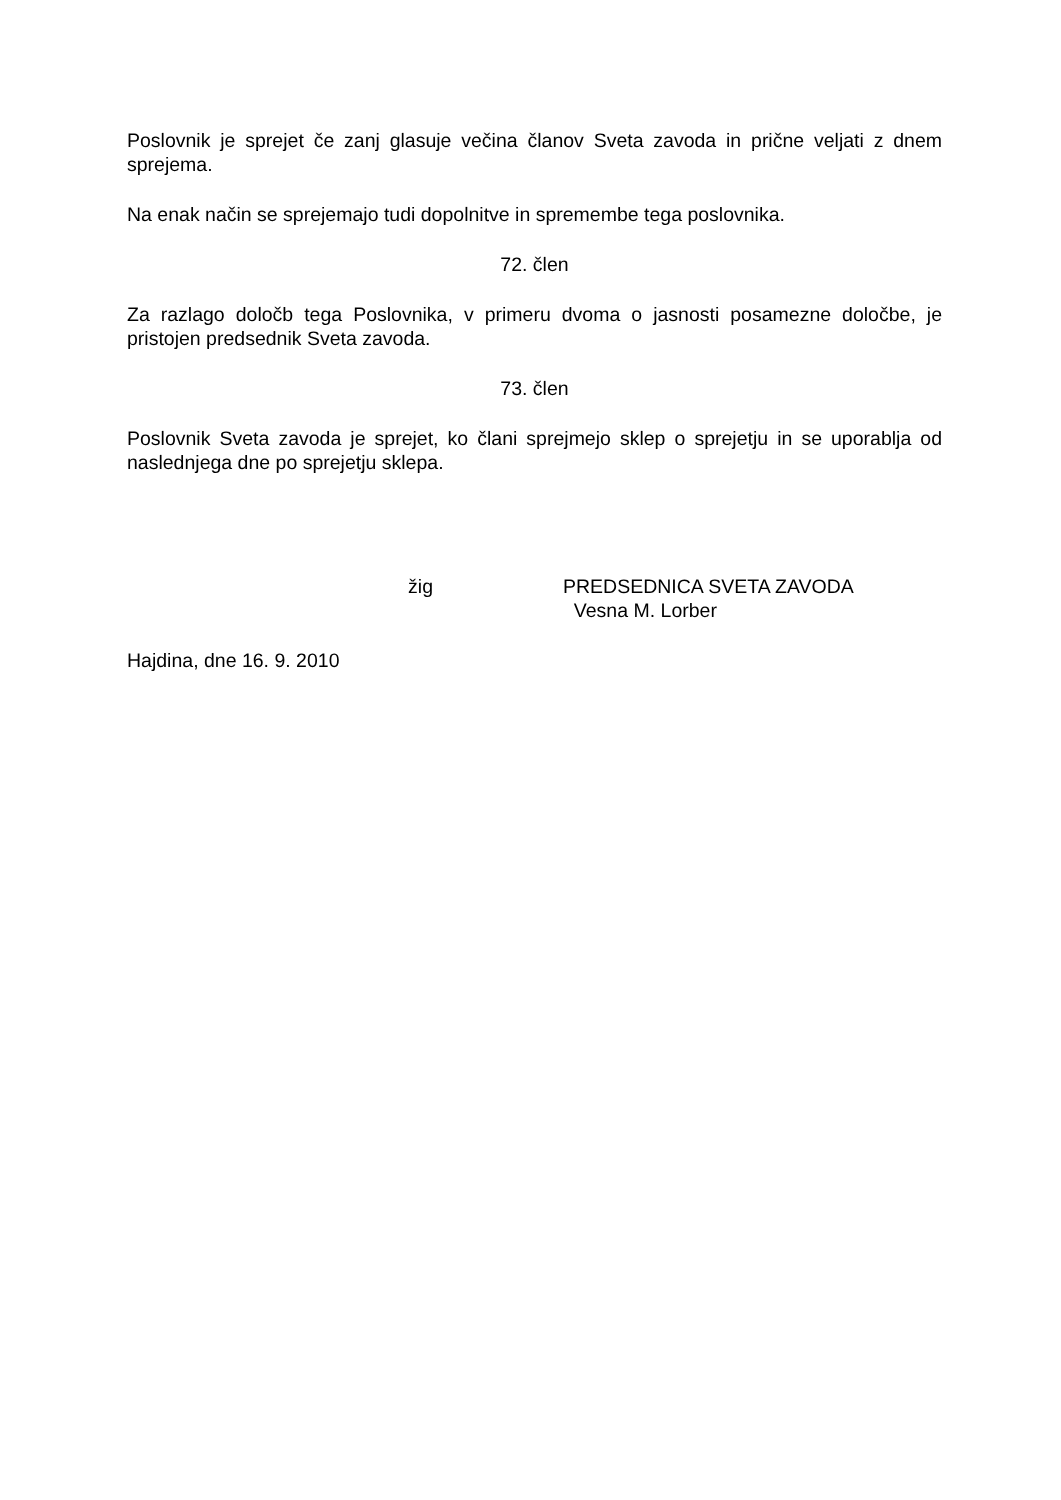Poslovnik je sprejet če zanj glasuje večina članov Sveta zavoda in prične veljati z dnem sprejema.
Na enak način se sprejemajo tudi dopolnitve in spremembe tega poslovnika.
72. člen
Za razlago določb tega Poslovnika, v primeru dvoma o jasnosti posamezne določbe, je pristojen predsednik Sveta zavoda.
73. člen
Poslovnik Sveta zavoda je sprejet, ko člani sprejmejo sklep o sprejetju in se uporablja od naslednjega dne po sprejetju sklepa.
žig PREDSEDNICA SVETA ZAVODA
Vesna M. Lorber
Hajdina, dne 16. 9. 2010